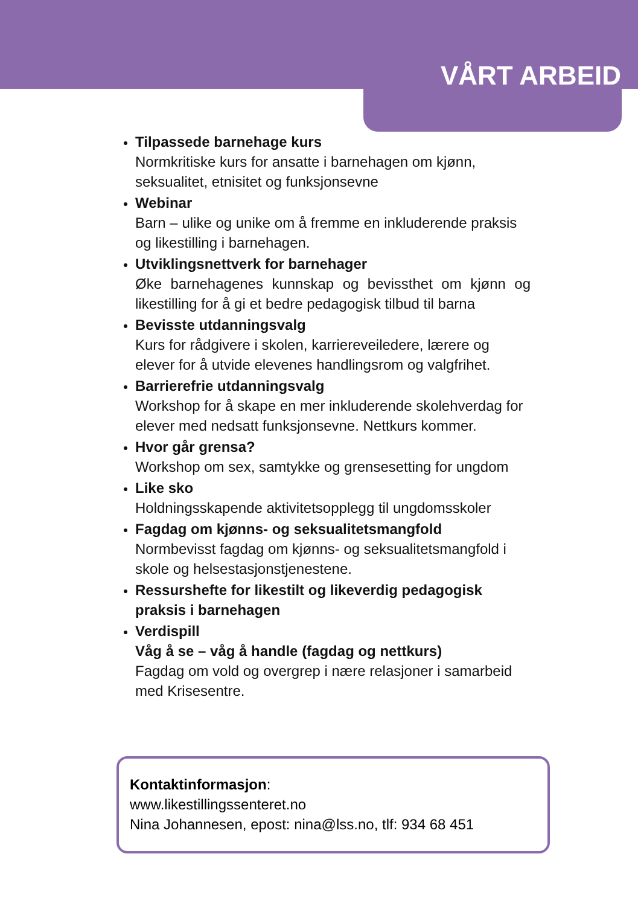VÅRT ARBEID
Tilpassede barnehage kurs
Normkritiske kurs for ansatte i barnehagen om kjønn, seksualitet, etnisitet og funksjonsevne
Webinar
Barn – ulike og unike om å fremme en inkluderende praksis og likestilling i barnehagen.
Utviklingsnettverk for barnehager
Øke barnehagenes kunnskap og bevissthet om kjønn og likestilling for å gi et bedre pedagogisk tilbud til barna
Bevisste utdanningsvalg
Kurs for rådgivere i skolen, karriereveiledere, lærere og elever for å utvide elevenes handlingsrom og valgfrihet.
Barrierefrie utdanningsvalg
Workshop for å skape en mer inkluderende skolehverdag for elever med nedsatt funksjonsevne. Nettkurs kommer.
Hvor går grensa?
Workshop om sex, samtykke og grensesetting for ungdom
Like sko
Holdningsskapende aktivitetsopplegg til ungdomsskoler
Fagdag om kjønns- og seksualitetsmangfold
Normbevisst fagdag om kjønns- og seksualitetsmangfold i skole og helsestasjonstjenestene.
Ressurshefte for likestilt og likeverdig pedagogisk praksis i barnehagen
Verdispill
Våg å se – våg å handle (fagdag og nettkurs)
Fagdag om vold og overgrep i nære relasjoner i samarbeid med Krisesentre.
Kontaktinformasjon:
www.likestillingssenteret.no
Nina Johannesen, epost: nina@lss.no, tlf: 934 68 451